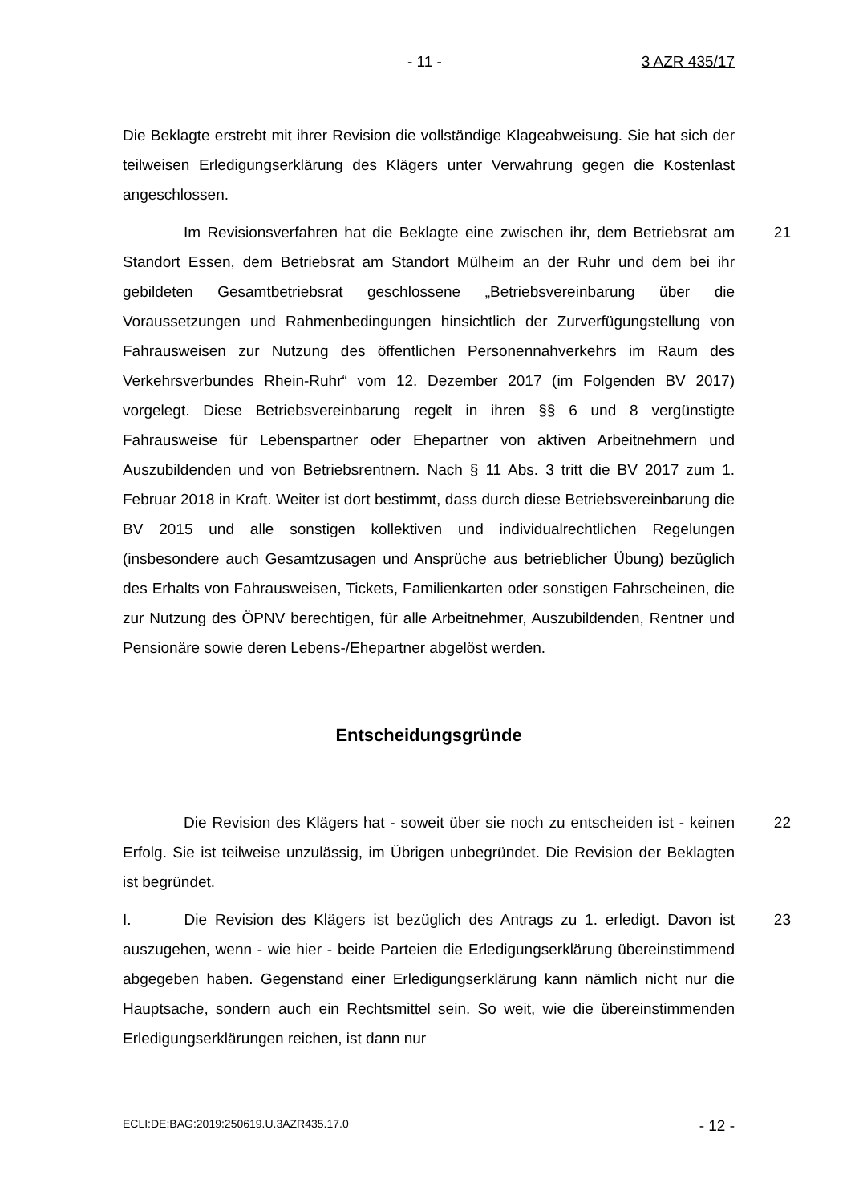- 11 - 3 AZR 435/17
Die Beklagte erstrebt mit ihrer Revision die vollständige Klageabweisung. Sie hat sich der teilweisen Erledigungserklärung des Klägers unter Verwahrung gegen die Kostenlast angeschlossen.
21 Im Revisionsverfahren hat die Beklagte eine zwischen ihr, dem Betriebsrat am Standort Essen, dem Betriebsrat am Standort Mülheim an der Ruhr und dem bei ihr gebildeten Gesamtbetriebsrat geschlossene „Betriebsvereinbarung über die Voraussetzungen und Rahmenbedingungen hinsichtlich der Zurverfügungstellung von Fahrausweisen zur Nutzung des öffentlichen Personennahverkehrs im Raum des Verkehrsverbundes Rhein-Ruhr“ vom 12. Dezember 2017 (im Folgenden BV 2017) vorgelegt. Diese Betriebsvereinbarung regelt in ihren §§ 6 und 8 vergünstigte Fahrausweise für Lebenspartner oder Ehepartner von aktiven Arbeitnehmern und Auszubildenden und von Betriebsrentnern. Nach § 11 Abs. 3 tritt die BV 2017 zum 1. Februar 2018 in Kraft. Weiter ist dort bestimmt, dass durch diese Betriebsvereinbarung die BV 2015 und alle sonstigen kollektiven und individualrechtlichen Regelungen (insbesondere auch Gesamtzusagen und Ansprüche aus betrieblicher Übung) bezüglich des Erhalts von Fahrausweisen, Tickets, Familienkarten oder sonstigen Fahrscheinen, die zur Nutzung des ÖPNV berechtigen, für alle Arbeitnehmer, Auszubildenden, Rentner und Pensionäre sowie deren Lebens-/Ehepartner abgelöst werden.
Entscheidungsgründe
22 Die Revision des Klägers hat - soweit über sie noch zu entscheiden ist - keinen Erfolg. Sie ist teilweise unzulässig, im Übrigen unbegründet. Die Revision der Beklagten ist begründet.
23 I. Die Revision des Klägers ist bezüglich des Antrags zu 1. erledigt. Davon ist auszugehen, wenn - wie hier - beide Parteien die Erledigungserklärung übereinstimmend abgegeben haben. Gegenstand einer Erledigungserklärung kann nämlich nicht nur die Hauptsache, sondern auch ein Rechtsmittel sein. So weit, wie die übereinstimmenden Erledigungserklärungen reichen, ist dann nur
ECLI:DE:BAG:2019:250619.U.3AZR435.17.0 - 12 -